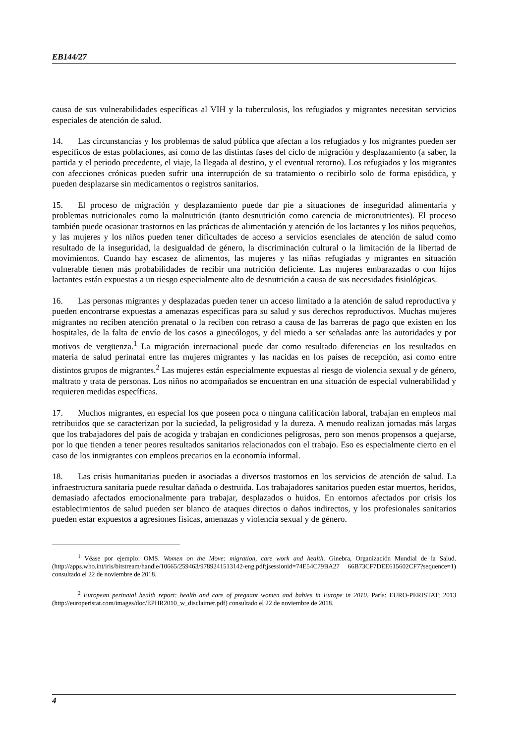EB144/27
causa de sus vulnerabilidades específicas al VIH y la tuberculosis, los refugiados y migrantes necesitan servicios especiales de atención de salud.
14. Las circunstancias y los problemas de salud pública que afectan a los refugiados y los migrantes pueden ser específicos de estas poblaciones, así como de las distintas fases del ciclo de migración y desplazamiento (a saber, la partida y el periodo precedente, el viaje, la llegada al destino, y el eventual retorno). Los refugiados y los migrantes con afecciones crónicas pueden sufrir una interrupción de su tratamiento o recibirlo solo de forma episódica, y pueden desplazarse sin medicamentos o registros sanitarios.
15. El proceso de migración y desplazamiento puede dar pie a situaciones de inseguridad alimentaria y problemas nutricionales como la malnutrición (tanto desnutrición como carencia de micronutrientes). El proceso también puede ocasionar trastornos en las prácticas de alimentación y atención de los lactantes y los niños pequeños, y las mujeres y los niños pueden tener dificultades de acceso a servicios esenciales de atención de salud como resultado de la inseguridad, la desigualdad de género, la discriminación cultural o la limitación de la libertad de movimientos. Cuando hay escasez de alimentos, las mujeres y las niñas refugiadas y migrantes en situación vulnerable tienen más probabilidades de recibir una nutrición deficiente. Las mujeres embarazadas o con hijos lactantes están expuestas a un riesgo especialmente alto de desnutrición a causa de sus necesidades fisiológicas.
16. Las personas migrantes y desplazadas pueden tener un acceso limitado a la atención de salud reproductiva y pueden encontrarse expuestas a amenazas específicas para su salud y sus derechos reproductivos. Muchas mujeres migrantes no reciben atención prenatal o la reciben con retraso a causa de las barreras de pago que existen en los hospitales, de la falta de envío de los casos a ginecólogos, y del miedo a ser señaladas ante las autoridades y por motivos de vergüenza.<sup>1</sup> La migración internacional puede dar como resultado diferencias en los resultados en materia de salud perinatal entre las mujeres migrantes y las nacidas en los países de recepción, así como entre distintos grupos de migrantes.<sup>2</sup> Las mujeres están especialmente expuestas al riesgo de violencia sexual y de género, maltrato y trata de personas. Los niños no acompañados se encuentran en una situación de especial vulnerabilidad y requieren medidas específicas.
17. Muchos migrantes, en especial los que poseen poca o ninguna calificación laboral, trabajan en empleos mal retribuidos que se caracterizan por la suciedad, la peligrosidad y la dureza. A menudo realizan jornadas más largas que los trabajadores del país de acogida y trabajan en condiciones peligrosas, pero son menos propensos a quejarse, por lo que tienden a tener peores resultados sanitarios relacionados con el trabajo. Eso es especialmente cierto en el caso de los inmigrantes con empleos precarios en la economía informal.
18. Las crisis humanitarias pueden ir asociadas a diversos trastornos en los servicios de atención de salud. La infraestructura sanitaria puede resultar dañada o destruida. Los trabajadores sanitarios pueden estar muertos, heridos, demasiado afectados emocionalmente para trabajar, desplazados o huidos. En entornos afectados por crisis los establecimientos de salud pueden ser blanco de ataques directos o daños indirectos, y los profesionales sanitarios pueden estar expuestos a agresiones físicas, amenazas y violencia sexual y de género.
<sup>1</sup> Véase por ejemplo: OMS. Women on the Move: migration, care work and health. Ginebra, Organización Mundial de la Salud. (http://apps.who.int/iris/bitstream/handle/10665/259463/9789241513142-eng.pdf;jsessionid=74E54C79BA27 66B73CF7DEE615602CF7?sequence=1) consultado el 22 de noviembre de 2018.
<sup>2</sup> European perinatal health report: health and care of pregnant women and babies in Europe in 2010. París: EURO-PERISTAT; 2013 (http://europeristat.com/images/doc/EPHR2010_w_disclaimer.pdf) consultado el 22 de noviembre de 2018.
4